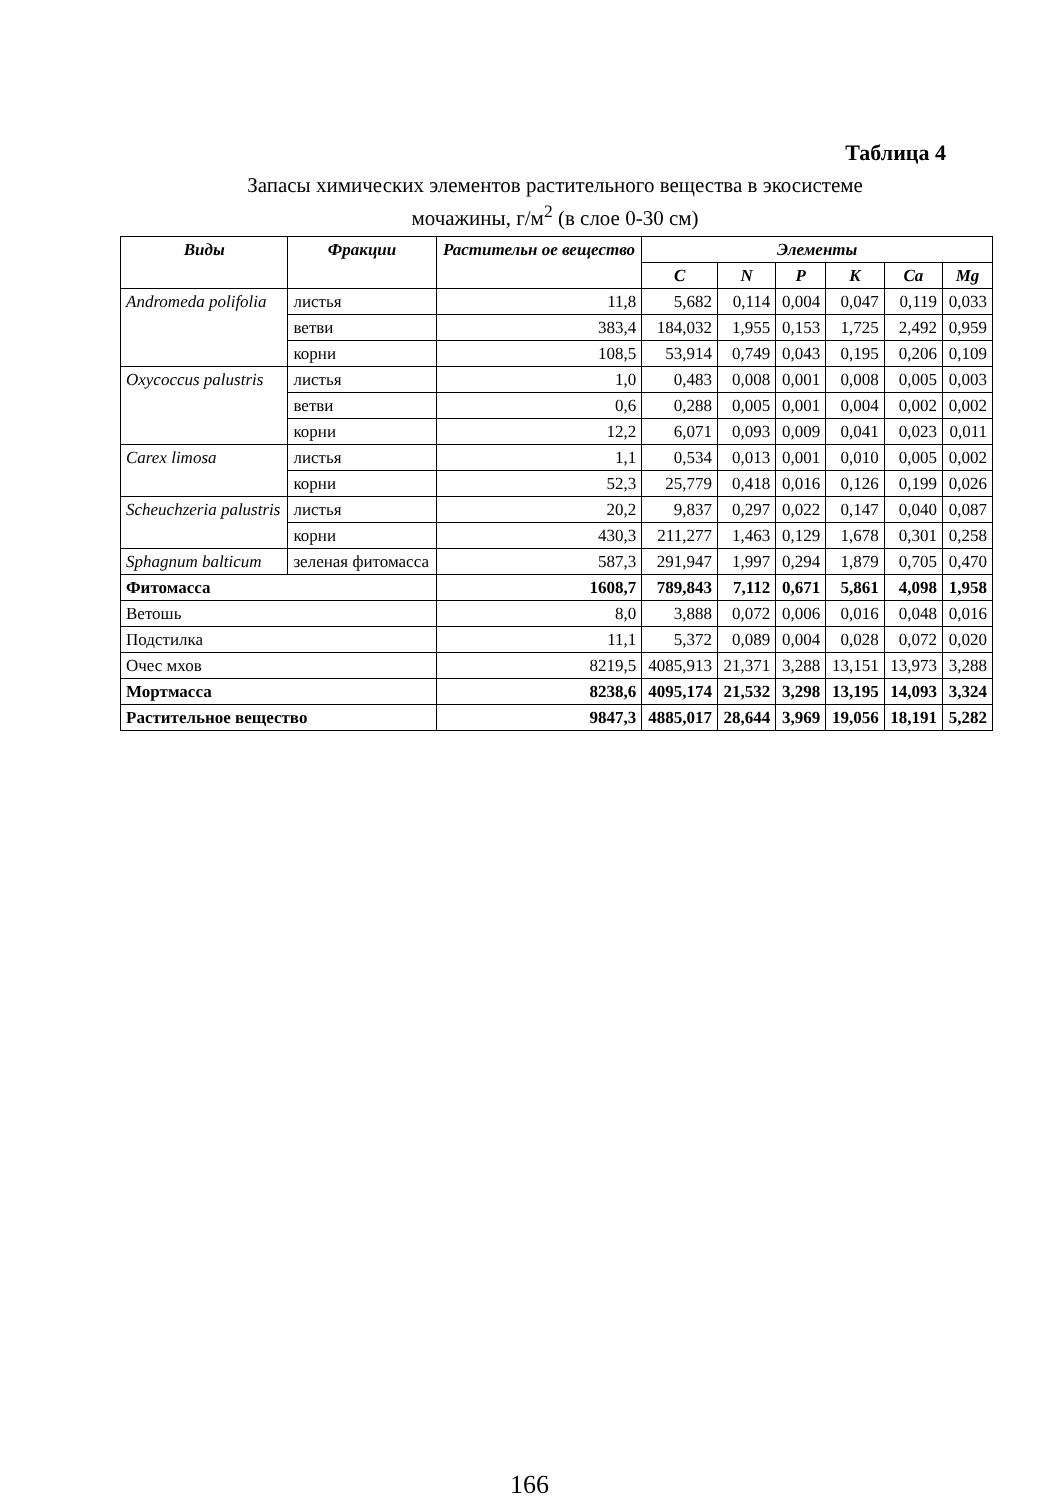Таблица 4
Запасы химических элементов растительного вещества в экосистеме
мочажины, г/м<sup>2</sup> (в слое 0-30 см)
| Виды | Фракции | Растительн ое вещество | Элементы | | | | | |
| --- | --- | --- | --- | --- | --- | --- | --- | --- |
| | | | C | N | P | K | Ca | Mg |
| Andromeda polifolia | листья | 11,8 | 5,682 | 0,114 | 0,004 | 0,047 | 0,119 | 0,033 |
| | ветви | 383,4 | 184,032 | 1,955 | 0,153 | 1,725 | 2,492 | 0,959 |
| | корни | 108,5 | 53,914 | 0,749 | 0,043 | 0,195 | 0,206 | 0,109 |
| Oxycoccus palustris | листья | 1,0 | 0,483 | 0,008 | 0,001 | 0,008 | 0,005 | 0,003 |
| | ветви | 0,6 | 0,288 | 0,005 | 0,001 | 0,004 | 0,002 | 0,002 |
| | корни | 12,2 | 6,071 | 0,093 | 0,009 | 0,041 | 0,023 | 0,011 |
| Carex limosa | листья | 1,1 | 0,534 | 0,013 | 0,001 | 0,010 | 0,005 | 0,002 |
| | корни | 52,3 | 25,779 | 0,418 | 0,016 | 0,126 | 0,199 | 0,026 |
| Scheuchzeria palustris | листья | 20,2 | 9,837 | 0,297 | 0,022 | 0,147 | 0,040 | 0,087 |
| | корни | 430,3 | 211,277 | 1,463 | 0,129 | 1,678 | 0,301 | 0,258 |
| Sphagnum balticum | зеленая фитомасса | 587,3 | 291,947 | 1,997 | 0,294 | 1,879 | 0,705 | 0,470 |
| Фитомасса | | 1608,7 | 789,843 | 7,112 | 0,671 | 5,861 | 4,098 | 1,958 |
| Ветошь | | 8,0 | 3,888 | 0,072 | 0,006 | 0,016 | 0,048 | 0,016 |
| Подстилка | | 11,1 | 5,372 | 0,089 | 0,004 | 0,028 | 0,072 | 0,020 |
| Очес мхов | | 8219,5 | 4085,913 | 21,371 | 3,288 | 13,151 | 13,973 | 3,288 |
| Мортмасса | | 8238,6 | 4095,174 | 21,532 | 3,298 | 13,195 | 14,093 | 3,324 |
| Растительное вещество | | 9847,3 | 4885,017 | 28,644 | 3,969 | 19,056 | 18,191 | 5,282 |
166